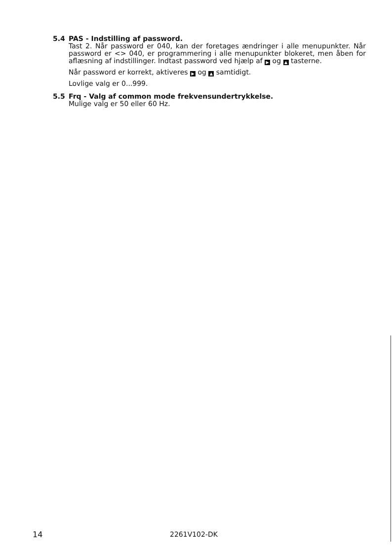5.4 PAS - Indstilling af password.
Tast 2. Når password er 040, kan der foretages ændringer i alle menupunkter. Når password er <> 040, er programmering i alle menupunkter blokeret, men åben for aflæsning af indstillinger. Indtast password ved hjælp af ▶ og ▲ tasterne.
Når password er korrekt, aktiveres ▶ og ▲ samtidigt.
Lovlige valg er 0...999.
5.5 Frq - Valg af common mode frekvensundertrykkelse.
Mulige valg er 50 eller 60 Hz.
14 2261V102-DK